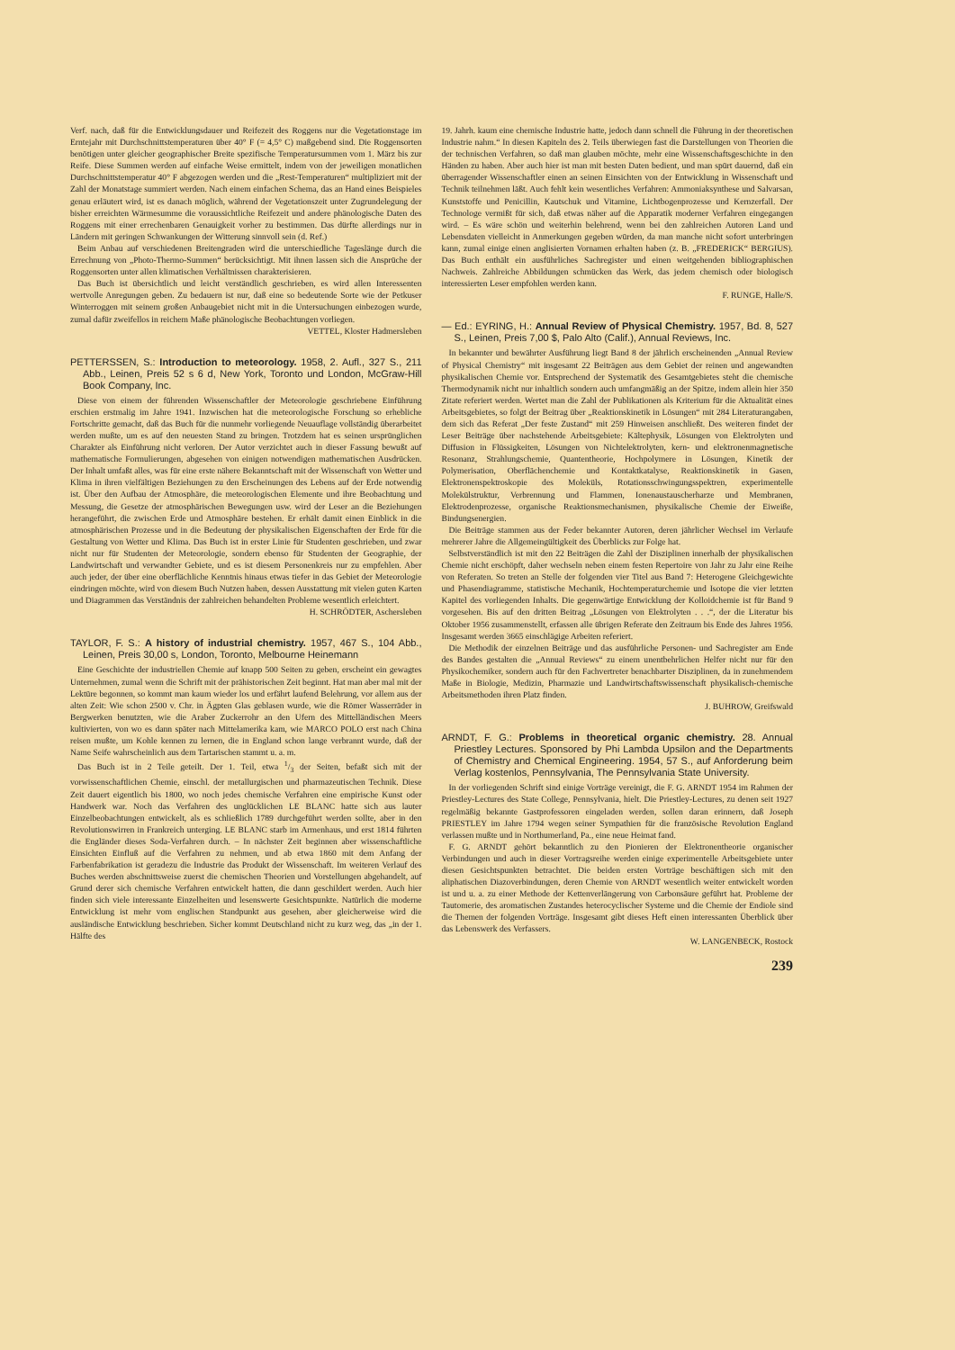Verf. nach, daß für die Entwicklungsdauer und Reifezeit des Roggens nur die Vegetationstage im Erntejahr mit Durchschnittstemperaturen über 40° F (= 4,5° C) maßgebend sind. Die Roggensorten benötigen unter gleicher geographischer Breite spezifische Temperatursummen vom 1. März bis zur Reife. Diese Summen werden auf einfache Weise ermittelt, indem von der jeweiligen monatlichen Durchschnittstemperatur 40° F abgezogen werden und die „Rest-Temperaturen“ multipliziert mit der Zahl der Monatstage summiert werden. Nach einem einfachen Schema, das an Hand eines Beispieles genau erläutert wird, ist es danach möglich, während der Vegetationszeit unter Zugrundelegung der bisher erreichten Wärmesumme die voraussichtliche Reifezeit und andere phänologische Daten des Roggens mit einer errechenbaren Genauigkeit vorher zu bestimmen. Das dürfte allerdings nur in Ländern mit geringen Schwankungen der Witterung sinnvoll sein (d. Ref.)
Beim Anbau auf verschiedenen Breitengraden wird die unterschiedliche Tageslänge durch die Errechnung von „Photo-Thermo-Summen“ berücksichtigt. Mit ihnen lassen sich die Ansprüche der Roggensorten unter allen klimatischen Verhältnissen charakterisieren.
Das Buch ist übersichtlich und leicht verständlich geschrieben, es wird allen Interessenten wertvolle Anregungen geben. Zu bedauern ist nur, daß eine so bedeutende Sorte wie der Petkuser Winterroggen mit seinem großen Anbaugebiet nicht mit in die Untersuchungen einbezogen wurde, zumal dafür zweifellos in reichem Maße phänologische Beobachtungen vorliegen.
VETTEL, Kloster Hadmersleben
PETTERSSEN, S.: Introduction to meteorology. 1958, 2. Aufl., 327 S., 211 Abb., Leinen, Preis 52 s 6 d, New York, Toronto und London, McGraw-Hill Book Company, Inc.
Diese von einem der führenden Wissenschaftler der Meteorologie geschriebene Einführung erschien erstmalig im Jahre 1941. Inzwischen hat die meteorologische Forschung so erhebliche Fortschritte gemacht, daß das Buch für die nunmehr vorliegende Neuauflage vollständig überarbeitet werden mußte, um es auf den neuesten Stand zu bringen. Trotzdem hat es seinen ursprünglichen Charakter als Einführung nicht verloren. Der Autor verzichtet auch in dieser Fassung bewußt auf mathematische Formulierungen, abgesehen von einigen notwendigen mathematischen Ausdrücken. Der Inhalt umfaßt alles, was für eine erste nähere Bekanntschaft mit der Wissenschaft von Wetter und Klima in ihren vielfältigen Beziehungen zu den Erscheinungen des Lebens auf der Erde notwendig ist. Über den Aufbau der Atmosphäre, die meteorologischen Elemente und ihre Beobachtung und Messung, die Gesetze der atmosphärischen Bewegungen usw. wird der Leser an die Beziehungen herangeführt, die zwischen Erde und Atmosphäre bestehen. Er erhält damit einen Einblick in die atmosphärischen Prozesse und in die Bedeutung der physikalischen Eigenschaften der Erde für die Gestaltung von Wetter und Klima. Das Buch ist in erster Linie für Studenten geschrieben, und zwar nicht nur für Studenten der Meteorologie, sondern ebenso für Studenten der Geographie, der Landwirtschaft und verwandter Gebiete, und es ist diesem Personenkreis nur zu empfehlen. Aber auch jeder, der über eine oberflächliche Kenntnis hinaus etwas tiefer in das Gebiet der Meteorologie eindringen möchte, wird von diesem Buch Nutzen haben, dessen Ausstattung mit vielen guten Karten und Diagrammen das Verständnis der zahlreichen behandelten Probleme wesentlich erleichtert.
H. SCHRÖDTER, Aschersleben
TAYLOR, F. S.: A history of industrial chemistry. 1957, 467 S., 104 Abb., Leinen, Preis 30,00 s, London, Toronto, Melbourne Heinemann
Eine Geschichte der industriellen Chemie auf knapp 500 Seiten zu geben, erscheint ein gewagtes Unternehmen, zumal wenn die Schrift mit der prähistorischen Zeit beginnt. Hat man aber mal mit der Lektüre begonnen, so kommt man kaum wieder los und erfährt laufend Belehrung, vor allem aus der alten Zeit: Wie schon 2500 v. Chr. in Ägpten Glas geblasen wurde, wie die Römer Wasserräder in Bergwerken benutzten, wie die Araber Zuckerrohr an den Ufern des Mittelländischen Meers kultivierten, von wo es dann später nach Mittelamerika kam, wie MARCO POLO erst nach China reisen mußte, um Kohle kennen zu lernen, die in England schon lange verbrannt wurde, daß der Name Seife wahrscheinlich aus dem Tartarischen stammt u. a. m.
Das Buch ist in 2 Teile geteilt. Der 1. Teil, etwa 1/3 der Seiten, befaßt sich mit der vorwissenschaftlichen Chemie, einschl. der metallurgischen und pharmazeutischen Technik. Diese Zeit dauert eigentlich bis 1800, wo noch jedes chemische Verfahren eine empirische Kunst oder Handwerk war. Noch das Verfahren des unglücklichen LE BLANC hatte sich aus lauter Einzelbeobachtungen entwickelt, als es schließlich 1789 durchgeführt werden sollte, aber in den Revolutionswirren in Frankreich unterging. LE BLANC starb im Armenhaus, und erst 1814 führten die Engländer dieses Soda-Verfahren durch. – In nächster Zeit beginnen aber wissenschaftliche Einsichten Einfluß auf die Verfahren zu nehmen, und ab etwa 1860 mit dem Anfang der Farbenfabrikation ist geradezu die Industrie das Produkt der Wissenschaft. Im weiteren Verlauf des Buches werden abschnittsweise zuerst die chemischen Theorien und Vorstellungen abgehandelt, auf Grund derer sich chemische Verfahren entwickelt hatten, die dann geschildert werden. Auch hier finden sich viele interessante Einzelheiten und lesenswerte Gesichtspunkte. Natürlich die moderne Entwicklung ist mehr vom englischen Standpunkt aus gesehen, aber gleicherweise wird die ausländische Entwicklung beschrieben. Sicher kommt Deutschland nicht zu kurz weg, das „in der 1. Hälfte des
19. Jahrh. kaum eine chemische Industrie hatte, jedoch dann schnell die Führung in der theoretischen Industrie nahm.“ In diesen Kapiteln des 2. Teils überwiegen fast die Darstellungen von Theorien die der technischen Verfahren, so daß man glauben möchte, mehr eine Wissenschaftsgeschichte in den Händen zu haben. Aber auch hier ist man mit besten Daten bedient, und man spürt dauernd, daß ein überragender Wissenschaftler einen an seinen Einsichten von der Entwicklung in Wissenschaft und Technik teilnehmen läßt. Auch fehlt kein wesentliches Verfahren: Ammoniaksynthese und Salvarsan, Kunststoffe und Penicillin, Kautschuk und Vitamine, Lichtbogenprozesse und Kernzerfall. Der Technologe vermißt für sich, daß etwas näher auf die Apparatik moderner Verfahren eingegangen wird. – Es wäre schön und weiterhin belehrend, wenn bei den zahlreichen Autoren Land und Lebensdaten vielleicht in Anmerkungen gegeben würden, da man manche nicht sofort unterbringen kann, zumal einige einen anglisierten Vornamen erhalten haben (z. B. „FREDERICK“ BERGIUS). Das Buch enthält ein ausführliches Sachregister und einen weitgehenden bibliographischen Nachweis. Zahlreiche Abbildungen schmücken das Werk, das jedem chemisch oder biologisch interessierten Leser empfohlen werden kann.
F. RUNGE, Halle/S.
— Ed.: EYRING, H.: Annual Review of Physical Chemistry. 1957, Bd. 8, 527 S., Leinen, Preis 7,00 $, Palo Alto (Calif.), Annual Reviews, Inc.
In bekannter und bewährter Ausführung liegt Band 8 der jährlich erscheinenden „Annual Review of Physical Chemistry“ mit insgesamt 22 Beiträgen aus dem Gebiet der reinen und angewandten physikalischen Chemie vor. Entsprechend der Systematik des Gesamtgebietes steht die chemische Thermodynamik nicht nur inhaltlich sondern auch umfangmäßig an der Spitze, indem allein hier 350 Zitate referiert werden. Wertet man die Zahl der Publikationen als Kriterium für die Aktualität eines Arbeitsgebietes, so folgt der Beitrag über „Reaktionskinetik in Lösungen“ mit 284 Literaturangaben, dem sich das Referat „Der feste Zustand“ mit 259 Hinweisen anschließt. Des weiteren findet der Leser Beiträge über nachstehende Arbeitsgebiete: Kältephysik, Lösungen von Elektrolyten und Diffusion in Flüssigkeiten, Lösungen von Nichtelektrolyten, kern- und elektronenmagnetische Resonanz, Strahlungschemie, Quantentheorie, Hochpolymere in Lösungen, Kinetik der Polymerisation, Oberflächenchemie und Kontaktkatalyse, Reaktionskinetik in Gasen, Elektronenspektroskopie des Moleküls, Rotationsschwingungsspektren, experimentelle Molekülstruktur, Verbrennung und Flammen, Ionenaustauscherharze und Membranen, Elektrodenprozesse, organische Reaktionsmechanismen, physikalische Chemie der Eiweiße, Bindungsenergien.
Die Beiträge stammen aus der Feder bekannter Autoren, deren jährlicher Wechsel im Verlaufe mehrerer Jahre die Allgemeingültigkeit des Überblicks zur Folge hat.
Selbstverständlich ist mit den 22 Beiträgen die Zahl der Disziplinen innerhalb der physikalischen Chemie nicht erschöpft, daher wechseln neben einem festen Repertoire von Jahr zu Jahr eine Reihe von Referaten. So treten an Stelle der folgenden vier Titel aus Band 7: Heterogene Gleichgewichte und Phasendiagramme, statistische Mechanik, Hochtemperaturchemie und Isotope die vier letzten Kapitel des vorliegenden Inhalts. Die gegenwärtige Entwicklung der Kolloidchemie ist für Band 9 vorgesehen. Bis auf den dritten Beitrag „Lösungen von Elektrolyten . . .“, der die Literatur bis Oktober 1956 zusammenstellt, erfassen alle übrigen Referate den Zeitraum bis Ende des Jahres 1956. Insgesamt werden 3665 einschlägige Arbeiten referiert.
Die Methodik der einzelnen Beiträge und das ausführliche Personen- und Sachregister am Ende des Bandes gestalten die „Annual Reviews“ zu einem unentbehrlichen Helfer nicht nur für den Physikochemiker, sondern auch für den Fachvertreter benachbarter Disziplinen, da in zunehmendem Maße in Biologie, Medizin, Pharmazie und Landwirtschaftswissenschaft physikalisch-chemische Arbeitsmethoden ihren Platz finden.
J. BUHROW, Greifswald
ARNDT, F. G.: Problems in theoretical organic chemistry. 28. Annual Priestley Lectures. Sponsored by Phi Lambda Upsilon and the Departments of Chemistry and Chemical Engineering. 1954, 57 S., auf Anforderung beim Verlag kostenlos, Pennsylvania, The Pennsylvania State University.
In der vorliegenden Schrift sind einige Vorträge vereinigt, die F. G. ARNDT 1954 im Rahmen der Priestley-Lectures des State College, Pennsylvania, hielt. Die Priestley-Lectures, zu denen seit 1927 regelmäßig bekannte Gastprofessoren eingeladen werden, sollen daran erinnern, daß Joseph PRIESTLEY im Jahre 1794 wegen seiner Sympathien für die französische Revolution England verlassen mußte und in Northumerland, Pa., eine neue Heimat fand.
F. G. ARNDT gehört bekanntlich zu den Pionieren der Elektronentheorie organischer Verbindungen und auch in dieser Vortragsreihe werden einige experimentelle Arbeitsgebiete unter diesen Gesichtspunkten betrachtet. Die beiden ersten Vorträge beschäftigen sich mit den aliphatischen Diazoverbindungen, deren Chemie von ARNDT wesentlich weiter entwickelt worden ist und u. a. zu einer Methode der Kettenverlängerung von Carbonsäure geführt hat. Probleme der Tautomerie, des aromatischen Zustandes heterocyclischer Systeme und die Chemie der Endiole sind die Themen der folgenden Vorträge. Insgesamt gibt dieses Heft einen interessanten Überblick über das Lebenswerk des Verfassers.
W. LANGENBECK, Rostock
239